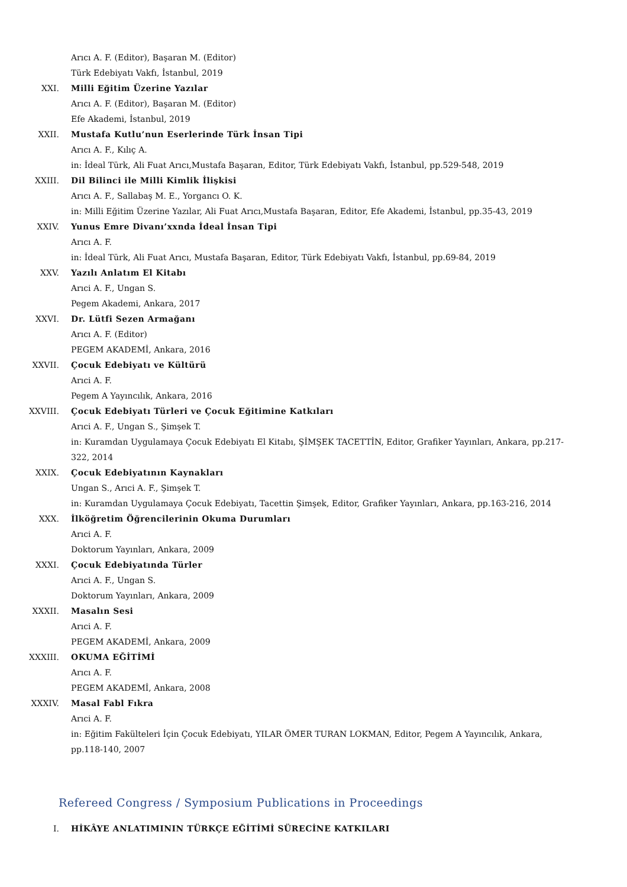Arıcı A. F. (Editor), Başaran M. (Editor)
Türk Edebiyatı Vakfı, İstanbul, 2019
XXI. Milli Eğitim Üzerine Yazılar
Arıcı A. F. (Editor), Başaran M. (Editor)
Efe Akademi, İstanbul, 2019
XXII. Mustafa Kutlu’nun Eserlerinde Türk İnsan Tipi
Arıcı A. F., Kılıç A.
in: İdeal Türk, Ali Fuat Arıcı,Mustafa Başaran, Editor, Türk Edebiyatı Vakfı, İstanbul, pp.529-548, 2019
XXIII. Dil Bilinci ile Milli Kimlik İlişkisi
Arıcı A. F., Sallabaş M. E., Yorgancı O. K.
in: Milli Eğitim Üzerine Yazılar, Ali Fuat Arıcı,Mustafa Başaran, Editor, Efe Akademi, İstanbul, pp.35-43, 2019
XXIV. Yunus Emre Divanı’xxnda İdeal İnsan Tipi
Arıcı A. F.
in: İdeal Türk, Ali Fuat Arıcı, Mustafa Başaran, Editor, Türk Edebiyatı Vakfı, İstanbul, pp.69-84, 2019
XXV. Yazılı Anlatım El Kitabı
Arıci A. F., Ungan S.
Pegem Akademi, Ankara, 2017
XXVI. Dr. Lütfi Sezen Armağanı
Arıcı A. F. (Editor)
PEGEM AKADEMİ, Ankara, 2016
XXVII. Çocuk Edebiyatı ve Kültürü
Arıci A. F.
Pegem A Yayıncılık, Ankara, 2016
XXVIII. Çocuk Edebiyatı Türleri ve Çocuk Eğitimine Katkıları
Arıci A. F., Ungan S., Şimşek T.
in: Kuramdan Uygulamaya Çocuk Edebiyatı El Kitabı, ŞİMŞEK TACETTİN, Editor, Grafiker Yayınları, Ankara, pp.217-322, 2014
XXIX. Çocuk Edebiyatının Kaynakları
Ungan S., Arıci A. F., Şimşek T.
in: Kuramdan Uygulamaya Çocuk Edebiyatı, Tacettin Şimşek, Editor, Grafiker Yayınları, Ankara, pp.163-216, 2014
XXX. İlköğretim Öğrencilerinin Okuma Durumları
Arıci A. F.
Doktorum Yayınları, Ankara, 2009
XXXI. Çocuk Edebiyatında Türler
Arıci A. F., Ungan S.
Doktorum Yayınları, Ankara, 2009
XXXII. Masalın Sesi
Arıci A. F.
PEGEM AKADEMİ, Ankara, 2009
XXXIII. OKUMA EĞİTİMİ
Arıcı A. F.
PEGEM AKADEMİ, Ankara, 2008
XXXIV. Masal Fabl Fıkra
Arıci A. F.
in: Eğitim Fakülteleri İçin Çocuk Edebiyatı, YILAR ÖMER TURAN LOKMAN, Editor, Pegem A Yayıncılık, Ankara, pp.118-140, 2007
Refereed Congress / Symposium Publications in Proceedings
I. HİKÂYE ANLATIMININ TÜRKÇE EĞİTİMİ SÜRECİNE KATKILARI